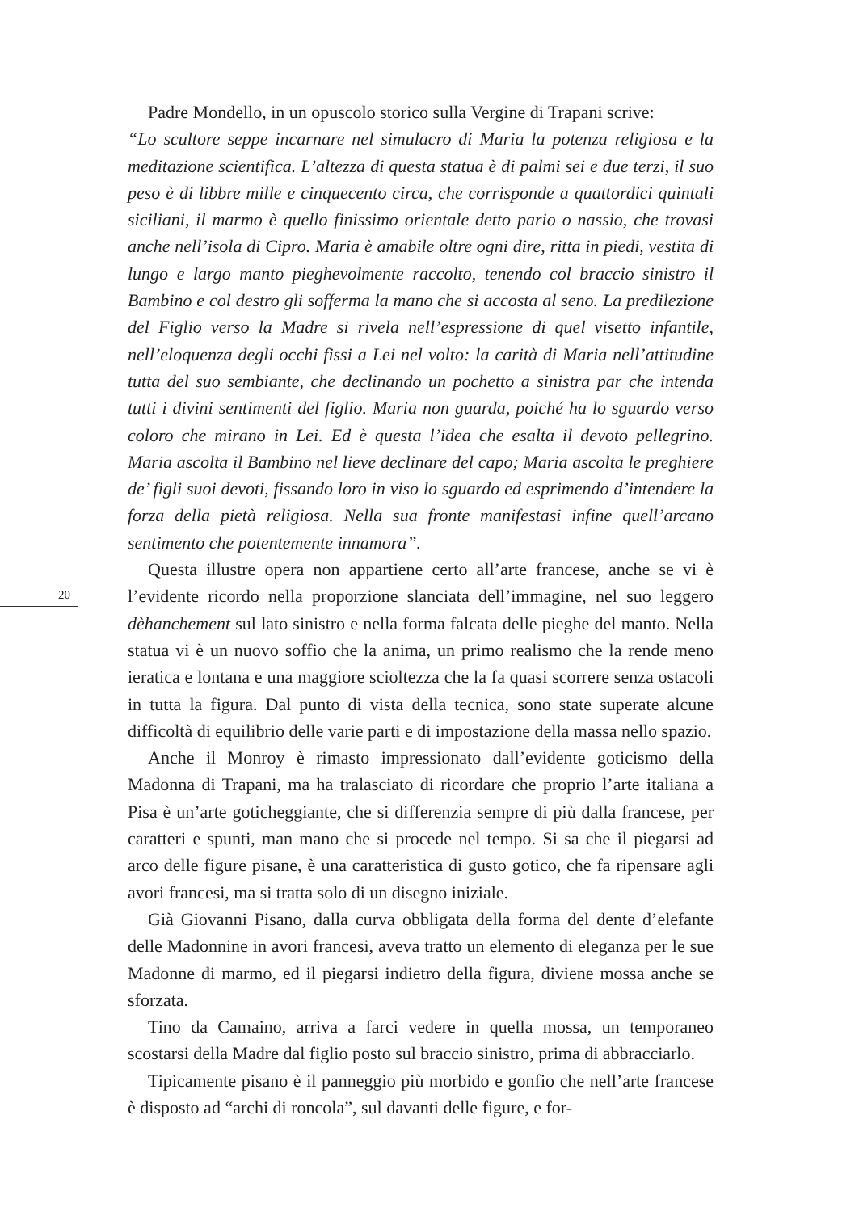20
Padre Mondello, in un opuscolo storico sulla Vergine di Trapani scrive:
“Lo scultore seppe incarnare nel simulacro di Maria la potenza religiosa e la meditazione scientifica. L’altezza di questa statua è di palmi sei e due terzi, il suo peso è di libbre mille e cinquecento circa, che corrisponde a quattordici quintali siciliani, il marmo è quello finissimo orientale detto pario o nassio, che trovasi anche nell’isola di Cipro. Maria è amabile oltre ogni dire, ritta in piedi, vestita di lungo e largo manto pieghevolmente raccolto, tenendo col braccio sinistro il Bambino e col destro gli sofferma la mano che si accosta al seno. La predilezione del Figlio verso la Madre si rivela nell’espressione di quel visetto infantile, nell’eloquenza degli occhi fissi a Lei nel volto: la carità di Maria nell’attitudine tutta del suo sembiante, che declinando un pochetto a sinistra par che intenda tutti i divini sentimenti del figlio. Maria non guarda, poiché ha lo sguardo verso coloro che mirano in Lei. Ed è questa l’idea che esalta il devoto pellegrino. Maria ascolta il Bambino nel lieve declinare del capo; Maria ascolta le preghiere de’ figli suoi devoti, fissando loro in viso lo sguardo ed esprimendo d’intendere la forza della pietà religiosa. Nella sua fronte manifestasi infine quell’arcano sentimento che potentemente innamora”.
Questa illustre opera non appartiene certo all’arte francese, anche se vi è l’evidente ricordo nella proporzione slanciata dell’immagine, nel suo leggero dèhanchement sul lato sinistro e nella forma falcata delle pieghe del manto. Nella statua vi è un nuovo soffio che la anima, un primo realismo che la rende meno ieratica e lontana e una maggiore scioltezza che la fa quasi scorrere senza ostacoli in tutta la figura. Dal punto di vista della tecnica, sono state superate alcune difficoltà di equilibrio delle varie parti e di impostazione della massa nello spazio.
Anche il Monroy è rimasto impressionato dall’evidente goticismo della Madonna di Trapani, ma ha tralasciato di ricordare che proprio l’arte italiana a Pisa è un’arte goticheggiante, che si differenzia sempre di più dalla francese, per caratteri e spunti, man mano che si procede nel tempo. Si sa che il piegarsi ad arco delle figure pisane, è una caratteristica di gusto gotico, che fa ripensare agli avori francesi, ma si tratta solo di un disegno iniziale.
Già Giovanni Pisano, dalla curva obbligata della forma del dente d’elefante delle Madonnine in avori francesi, aveva tratto un elemento di eleganza per le sue Madonne di marmo, ed il piegarsi indietro della figura, diviene mossa anche se sforzata.
Tino da Camaino, arriva a farci vedere in quella mossa, un temporaneo scostarsi della Madre dal figlio posto sul braccio sinistro, prima di abbracciarlo.
Tipicamente pisano è il panneggio più morbido e gonfio che nell’arte francese è disposto ad “archi di roncola”, sul davanti delle figure, e for-